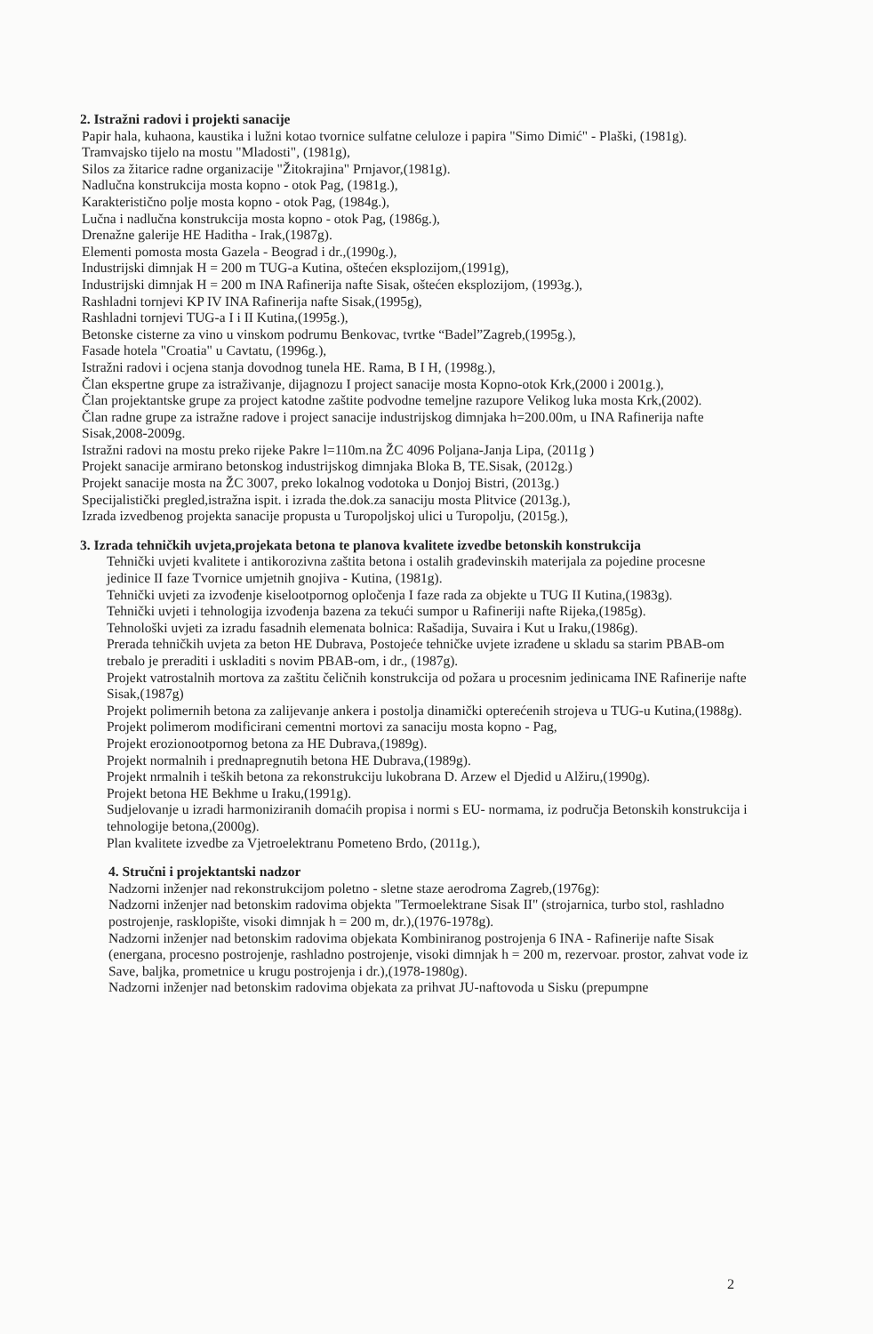2. Istražni radovi i projekti sanacije
Papir hala, kuhaona, kaustika i lužni kotao tvornice sulfatne celuloze i papira "Simo Dimić" - Plaški, (1981g).
Tramvajsko tijelo na mostu "Mladosti", (1981g),
Silos za žitarice radne organizacije "Žitokrajina" Prnjavor,(1981g).
Nadlučna konstrukcija mosta kopno - otok Pag, (1981g.),
Karakteristično polje mosta kopno - otok Pag, (1984g.),
Lučna i nadlučna konstrukcija mosta kopno - otok Pag, (1986g.),
Drenažne galerije HE Haditha - Irak,(1987g).
Elementi pomosta mosta Gazela - Beograd i dr.,(1990g.),
Industrijski dimnjak H = 200 m TUG-a Kutina, oštećen eksplozijom,(1991g),
Industrijski dimnjak H = 200 m INA Rafinerija nafte Sisak, oštećen eksplozijom, (1993g.),
Rashladni tornjevi KP IV INA Rafinerija nafte Sisak,(1995g),
Rashladni tornjevi TUG-a I i II Kutina,(1995g.),
Betonske cisterne za vino u vinskom podrumu Benkovac, tvrtke “Badel”Zagreb,(1995g.),
Fasade hotela "Croatia" u Cavtatu, (1996g.),
Istražni radovi i ocjena stanja dovodnog tunela HE. Rama, B I H, (1998g.),
Član ekspertne grupe za istraživanje, dijagnozu I project sanacije mosta Kopno-otok Krk,(2000 i 2001g.),
Član projektantske grupe za project katodne zaštite podvodne temeljne razupore Velikog luka mosta Krk,(2002).
Član radne grupe za istražne radove i project sanacije industrijskog dimnjaka h=200.00m, u INA Rafinerija nafte Sisak,2008-2009g.
Istražni radovi na mostu preko rijeke Pakre l=110m.na ŽC 4096 Poljana-Janja Lipa, (2011g )
Projekt sanacije armirano betonskog industrijskog dimnjaka Bloka B, TE.Sisak, (2012g.)
Projekt sanacije mosta na ŽC 3007, preko lokalnog vodotoka u Donjoj Bistri, (2013g.)
Specijalistički pregled,istražna ispit. i izrada the.dok.za sanaciju mosta Plitvice (2013g.),
Izrada izvedbenog projekta sanacije propusta u Turopoljskoj ulici u Turopolju, (2015g.),
3. Izrada tehničkih uvjeta,projekata betona te planova kvalitete izvedbe betonskih konstrukcija
Tehnički uvjeti kvalitete i antikorozivna zaštita betona i ostalih građevinskih materijala za pojedine procesne jedinice II faze Tvornice umjetnih gnojiva - Kutina, (1981g).
Tehnički uvjeti za izvođenje kiselootpornog opločenja I faze rada za objekte u TUG II Kutina,(1983g).
Tehnički uvjeti i tehnologija izvođenja bazena za tekući sumpor u Rafineriji nafte Rijeka,(1985g).
Tehnološki uvjeti za izradu fasadnih elemenata bolnica: Rašadija, Suvaira i Kut u Iraku,(1986g).
Prerada tehničkih uvjeta za beton HE Dubrava, Postojeće tehničke uvjete izrađene u skladu sa starim PBAB-om trebalo je preraditi i uskladiti s novim PBAB-om, i dr., (1987g).
Projekt vatrostalnih mortova za zaštitu čeličnih konstrukcija od požara u procesnim jedinicama INE Rafinerije nafte Sisak,(1987g)
Projekt polimernih betona za zalijevanje ankera i postolja dinamički opterećenih strojeva u TUG-u Kutina,(1988g).
Projekt polimerom modificirani cementni mortovi za sanaciju mosta kopno - Pag,
Projekt erozionootpornog betona za HE Dubrava,(1989g).
Projekt normalnih i prednapregnutih betona HE Dubrava,(1989g).
Projekt nrmalnih i teških betona za rekonstrukciju lukobrana D. Arzew el Djedid u Alžiru,(1990g).
Projekt betona HE Bekhme u Iraku,(1991g).
Sudjelovanje u izradi harmoniziranih domaćih propisa i normi s EU- normama, iz područja Betonskih konstrukcija i tehnologije betona,(2000g).
Plan kvalitete izvedbe za Vjetroelektranu Pometeno Brdo, (2011g.),
4. Stručni i projektantski nadzor
Nadzorni inženjer nad rekonstrukcijom poletno - sletne staze aerodroma Zagreb,(1976g):
Nadzorni inženjer nad betonskim radovima objekta "Termoelektrane Sisak II" (strojarnica, turbo stol, rashladno postrojenje, rasklopište, visoki dimnjak h = 200 m, dr.),(1976-1978g).
Nadzorni inženjer nad betonskim radovima objekata Kombiniranog postrojenja 6 INA - Rafinerije nafte Sisak (energana, procesno postrojenje, rashladno postrojenje, visoki dimnjak h = 200 m, rezervoar. prostor, zahvat vode iz Save, baljka, prometnice u krugu postrojenja i dr.),(1978-1980g).
Nadzorni inženjer nad betonskim radovima objekata za prihvat JU-naftovoda u Sisku (prepumpne
2